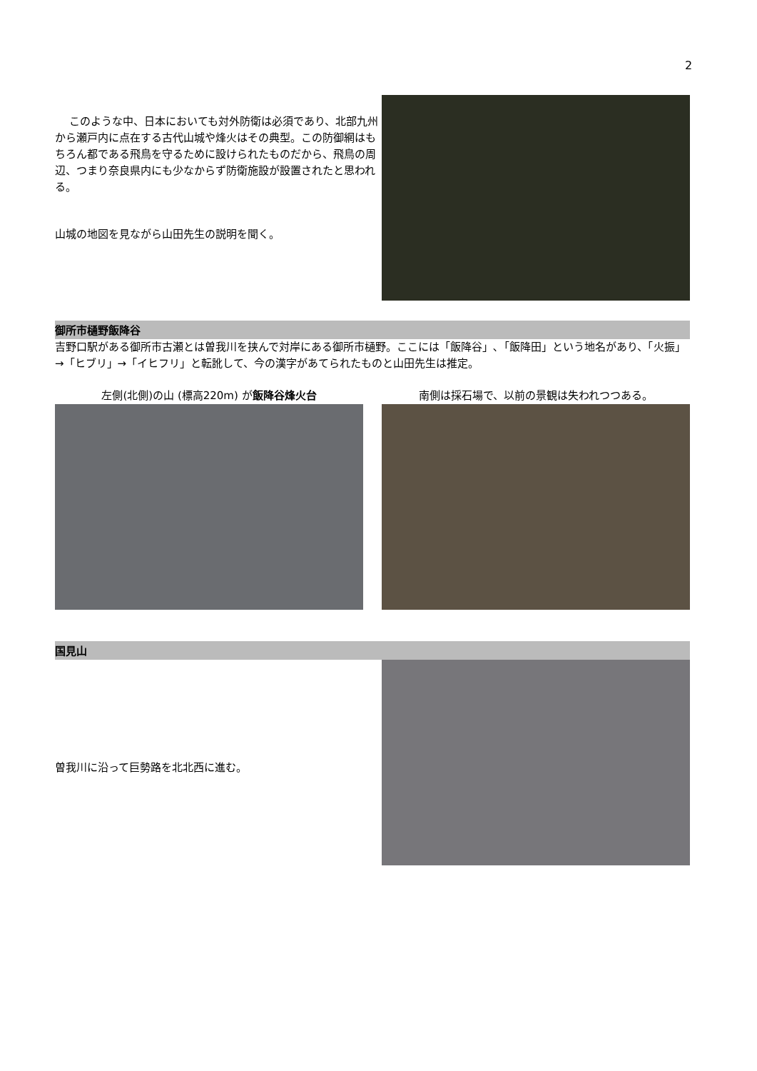2
　 このような中、日本においても対外防衛は必須であり、北部九州から瀬戸内に点在する古代山城や烽火はその典型。この防御網はもちろん都である飛鳥を守るために設けられたものだから、飛鳥の周辺、つまり奈良県内にも少なからず防衛施設が設置されたと思われる。
山城の地図を見ながら山田先生の説明を聞く。
御所市樋野飯降谷
吉野口駅がある御所市古瀬とは曽我川を挟んで対岸にある御所市樋野。ここには「飯降谷」､「飯降田」という地名があり、「火振」→「ヒブリ」→「イヒフリ」と転訛して、今の漢字があてられたものと山田先生は推定。
左側(北側)の山 (標高220m) が飯降谷烽火台 南側は採石場で、以前の景観は失われつつある。
国見山
曽我川に沿って巨勢路を北北西に進む。